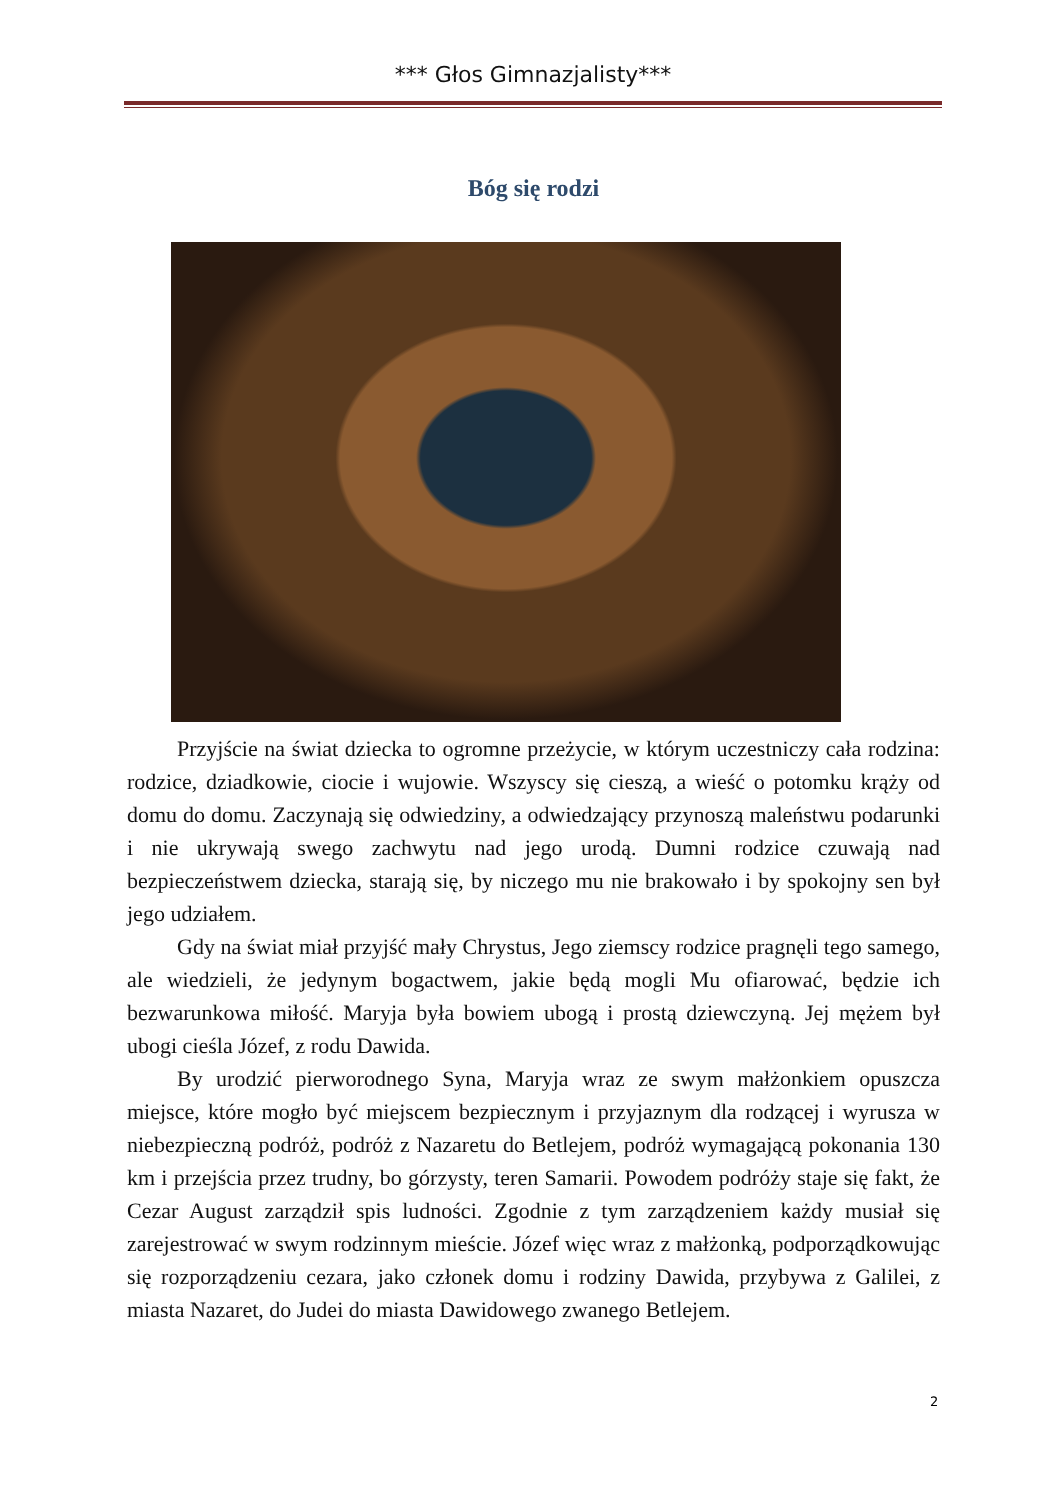*** Głos Gimnazjalisty***
Bóg się rodzi
Przyjście na świat dziecka to ogromne przeżycie, w którym uczestniczy cała rodzina: rodzice, dziadkowie, ciocie i wujowie. Wszyscy się cieszą, a wieść o potomku krąży od domu do domu. Zaczynają się odwiedziny, a odwiedzający przynoszą maleństwu podarunki i nie ukrywają swego zachwytu nad jego urodą. Dumni rodzice czuwają nad bezpieczeństwem dziecka, starają się, by niczego mu nie brakowało i by spokojny sen był jego udziałem.
Gdy na świat miał przyjść mały Chrystus, Jego ziemscy rodzice pragnęli tego samego, ale wiedzieli, że jedynym bogactwem, jakie będą mogli Mu ofiarować, będzie ich bezwarunkowa miłość. Maryja była bowiem ubogą i prostą dziewczyną. Jej mężem był ubogi cieśla Józef, z rodu Dawida.
By urodzić pierworodnego Syna, Maryja wraz ze swym małżonkiem opuszcza miejsce, które mogło być miejscem bezpiecznym i przyjaznym dla rodzącej i wyrusza w niebezpieczną podróż, podróż z Nazaretu do Betlejem, podróż wymagającą pokonania 130 km i przejścia przez trudny, bo górzysty, teren Samarii. Powodem podróży staje się fakt, że Cezar August zarządził spis ludności. Zgodnie z tym zarządzeniem każdy musiał się zarejestrować w swym rodzinnym mieście. Józef więc wraz z małżonką, podporządkowując się rozporządzeniu cezara, jako członek domu i rodziny Dawida, przybywa z Galilei, z miasta Nazaret, do Judei do miasta Dawidowego zwanego Betlejem.
2